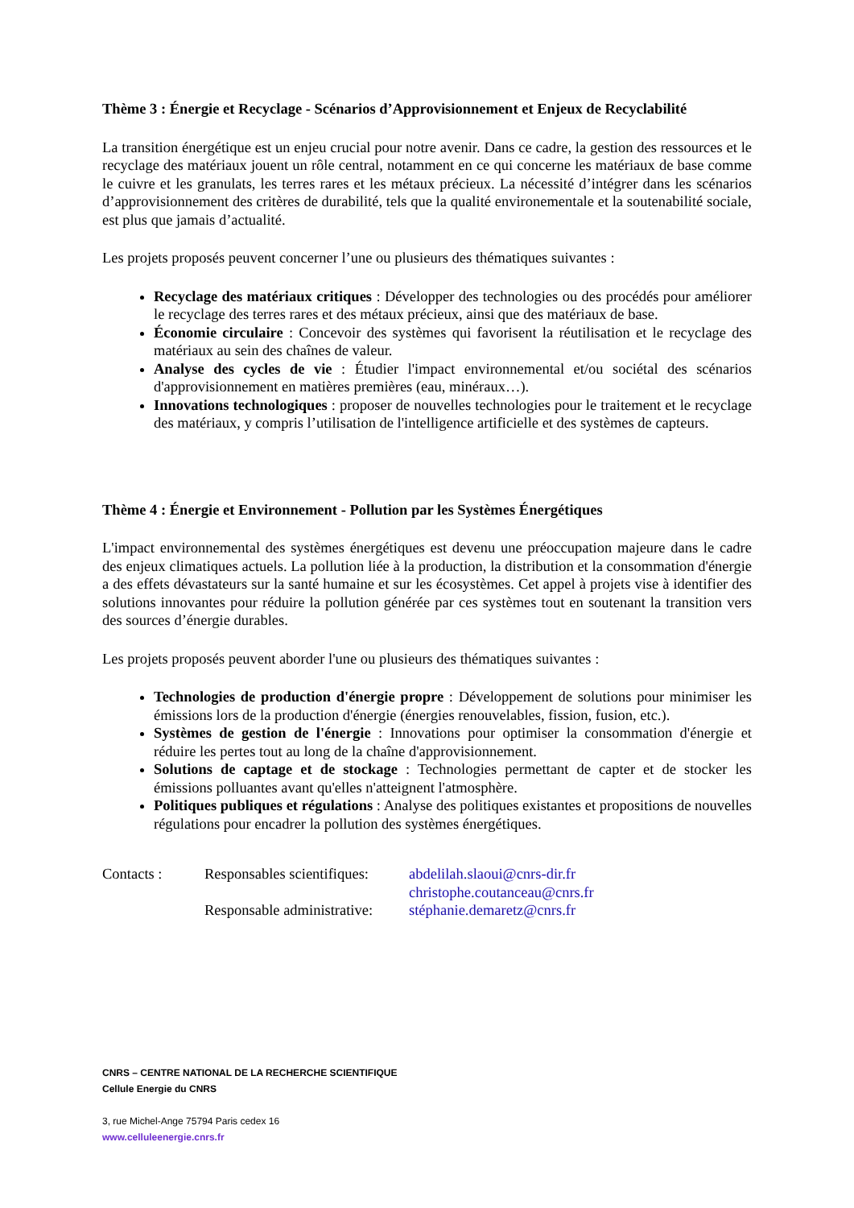Thème 3 : Énergie et Recyclage - Scénarios d’Approvisionnement et Enjeux de Recyclabilité
La transition énergétique est un enjeu crucial pour notre avenir. Dans ce cadre, la gestion des ressources et le recyclage des matériaux jouent un rôle central, notamment en ce qui concerne les matériaux de base comme le cuivre et les granulats, les terres rares et les métaux précieux. La nécessité d’intégrer dans les scénarios d’approvisionnement des critères de durabilité, tels que la qualité environementale et la soutenabilité sociale, est plus que jamais d’actualité.
Les projets proposés peuvent concerner l’une ou plusieurs des thématiques suivantes :
Recyclage des matériaux critiques : Développer des technologies ou des procédés pour améliorer le recyclage des terres rares et des métaux précieux, ainsi que des matériaux de base.
Économie circulaire : Concevoir des systèmes qui favorisent la réutilisation et le recyclage des matériaux au sein des chaînes de valeur.
Analyse des cycles de vie : Étudier l'impact environnemental et/ou sociétal des scénarios d'approvisionnement en matières premières (eau, minéraux…).
Innovations technologiques : proposer de nouvelles technologies pour le traitement et le recyclage des matériaux, y compris l’utilisation de l'intelligence artificielle et des systèmes de capteurs.
Thème 4 : Énergie et Environnement - Pollution par les Systèmes Énergétiques
L'impact environnemental des systèmes énergétiques est devenu une préoccupation majeure dans le cadre des enjeux climatiques actuels. La pollution liée à la production, la distribution et la consommation d'énergie a des effets dévastateurs sur la santé humaine et sur les écosystèmes. Cet appel à projets vise à identifier des solutions innovantes pour réduire la pollution générée par ces systèmes tout en soutenant la transition vers des sources d’énergie durables.
Les projets proposés peuvent aborder l'une ou plusieurs des thématiques suivantes :
Technologies de production d'énergie propre : Développement de solutions pour minimiser les émissions lors de la production d'énergie (énergies renouvelables, fission, fusion, etc.).
Systèmes de gestion de l'énergie : Innovations pour optimiser la consommation d'énergie et réduire les pertes tout au long de la chaîne d'approvisionnement.
Solutions de captage et de stockage : Technologies permettant de capter et de stocker les émissions polluantes avant qu'elles n'atteignent l'atmosphère.
Politiques publiques et régulations : Analyse des politiques existantes et propositions de nouvelles régulations pour encadrer la pollution des systèmes énergétiques.
| Contacts : | Responsables scientifiques: | abdelilah.slaoui@cnrs-dir.fr |
| | | christophe.coutanceau@cnrs.fr |
| | Responsable administrative: | stéphanie.demaretz@cnrs.fr |
CNRS – CENTRE NATIONAL DE LA RECHERCHE SCIENTIFIQUE
Cellule Energie du CNRS
3, rue Michel-Ange 75794 Paris cedex 16
www.celluleenergie.cnrs.fr